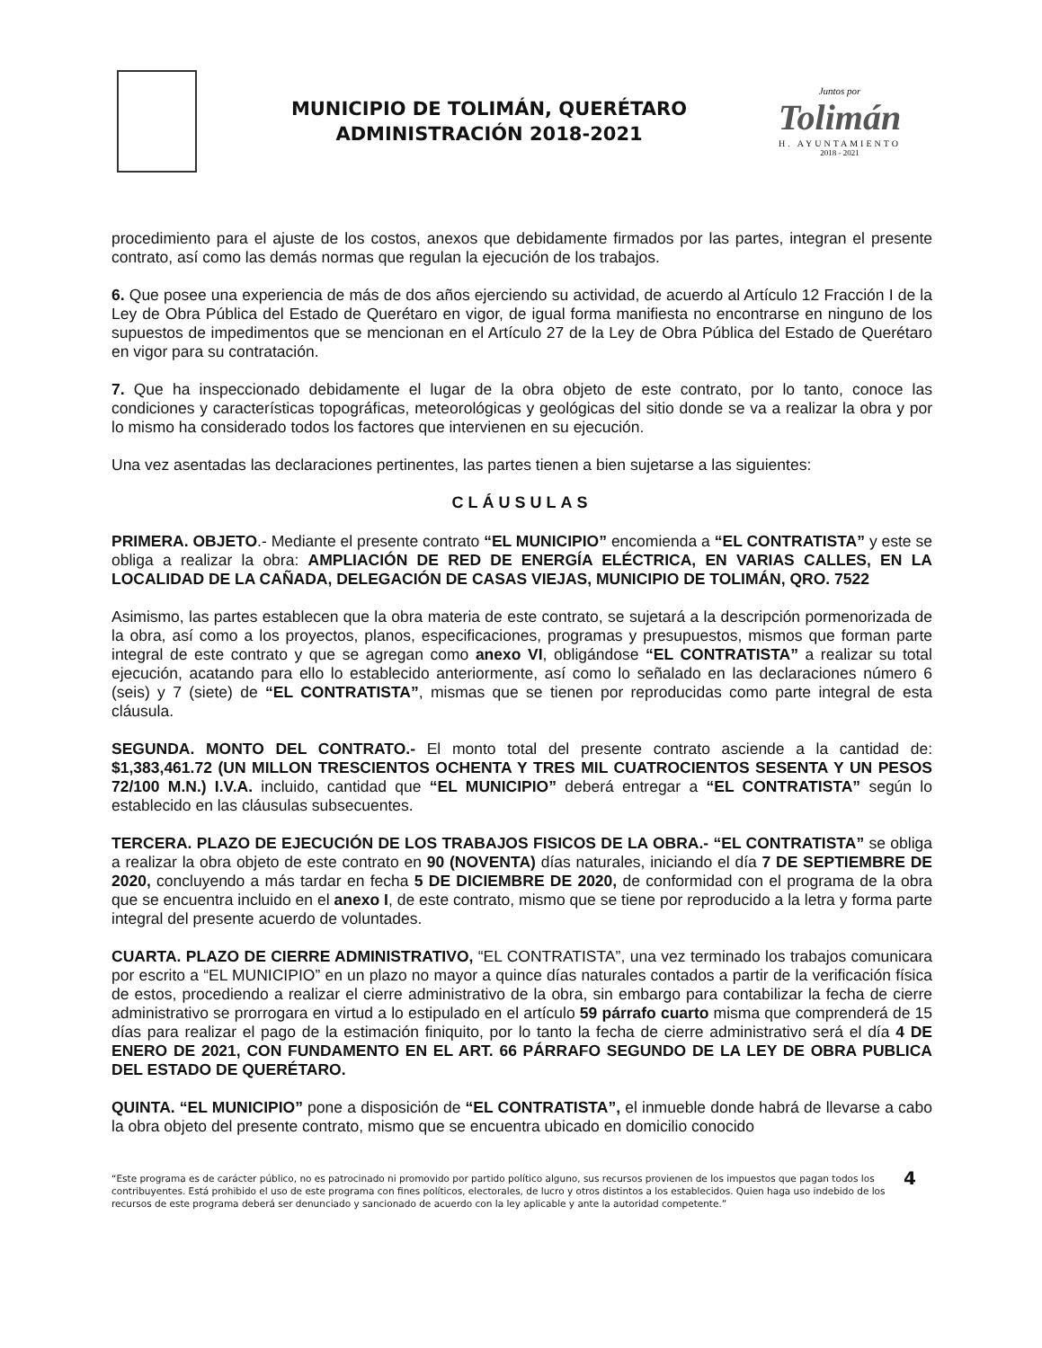MUNICIPIO DE TOLIMÁN, QUERÉTARO
ADMINISTRACIÓN 2018-2021
Juntos por
Tolimán
H. AYUNTAMIENTO
2018 - 2021
procedimiento para el ajuste de los costos, anexos que debidamente firmados por las partes, integran el presente contrato, así como las demás normas que regulan la ejecución de los trabajos.
6. Que posee una experiencia de más de dos años ejerciendo su actividad, de acuerdo al Artículo 12 Fracción I de la Ley de Obra Pública del Estado de Querétaro en vigor, de igual forma manifiesta no encontrarse en ninguno de los supuestos de impedimentos que se mencionan en el Artículo 27 de la Ley de Obra Pública del Estado de Querétaro en vigor para su contratación.
7. Que ha inspeccionado debidamente el lugar de la obra objeto de este contrato, por lo tanto, conoce las condiciones y características topográficas, meteorológicas y geológicas del sitio donde se va a realizar la obra y por lo mismo ha considerado todos los factores que intervienen en su ejecución.
Una vez asentadas las declaraciones pertinentes, las partes tienen a bien sujetarse a las siguientes:
CLÁUSULAS
PRIMERA. OBJETO.- Mediante el presente contrato “EL MUNICIPIO” encomienda a “EL CONTRATISTA” y este se obliga a realizar la obra: AMPLIACIÓN DE RED DE ENERGÍA ELÉCTRICA, EN VARIAS CALLES, EN LA LOCALIDAD DE LA CAÑADA, DELEGACIÓN DE CASAS VIEJAS, MUNICIPIO DE TOLIMÁN, QRO. 7522
Asimismo, las partes establecen que la obra materia de este contrato, se sujetará a la descripción pormenorizada de la obra, así como a los proyectos, planos, especificaciones, programas y presupuestos, mismos que forman parte integral de este contrato y que se agregan como anexo VI, obligándose “EL CONTRATISTA” a realizar su total ejecución, acatando para ello lo establecido anteriormente, así como lo señalado en las declaraciones número 6 (seis) y 7 (siete) de “EL CONTRATISTA”, mismas que se tienen por reproducidas como parte integral de esta cláusula.
SEGUNDA. MONTO DEL CONTRATO.- El monto total del presente contrato asciende a la cantidad de: $1,383,461.72 (UN MILLON TRESCIENTOS OCHENTA Y TRES MIL CUATROCIENTOS SESENTA Y UN PESOS 72/100 M.N.) I.V.A. incluido, cantidad que “EL MUNICIPIO” deberá entregar a “EL CONTRATISTA” según lo establecido en las cláusulas subsecuentes.
TERCERA. PLAZO DE EJECUCIÓN DE LOS TRABAJOS FISICOS DE LA OBRA.- “EL CONTRATISTA” se obliga a realizar la obra objeto de este contrato en 90 (NOVENTA) días naturales, iniciando el día 7 DE SEPTIEMBRE DE 2020, concluyendo a más tardar en fecha 5 DE DICIEMBRE DE 2020, de conformidad con el programa de la obra que se encuentra incluido en el anexo I, de este contrato, mismo que se tiene por reproducido a la letra y forma parte integral del presente acuerdo de voluntades.
CUARTA. PLAZO DE CIERRE ADMINISTRATIVO, “EL CONTRATISTA”, una vez terminado los trabajos comunicara por escrito a “EL MUNICIPIO” en un plazo no mayor a quince días naturales contados a partir de la verificación física de estos, procediendo a realizar el cierre administrativo de la obra, sin embargo para contabilizar la fecha de cierre administrativo se prorrogara en virtud a lo estipulado en el artículo 59 párrafo cuarto misma que comprenderá de 15 días para realizar el pago de la estimación finiquito, por lo tanto la fecha de cierre administrativo será el día 4 DE ENERO DE 2021, CON FUNDAMENTO EN EL ART. 66 PÁRRAFO SEGUNDO DE LA LEY DE OBRA PUBLICA DEL ESTADO DE QUERÉTARO.
QUINTA. “EL MUNICIPIO” pone a disposición de “EL CONTRATISTA”, el inmueble donde habrá de llevarse a cabo la obra objeto del presente contrato, mismo que se encuentra ubicado en domicilio conocido
“Este programa es de carácter público, no es patrocinado ni promovido por partido político alguno, sus recursos provienen de los impuestos que pagan todos los contribuyentes. Está prohibido el uso de este programa con fines políticos, electorales, de lucro y otros distintos a los establecidos. Quien haga uso indebido de los recursos de este programa deberá ser denunciado y sancionado de acuerdo con la ley aplicable y ante la autoridad competente.” 4